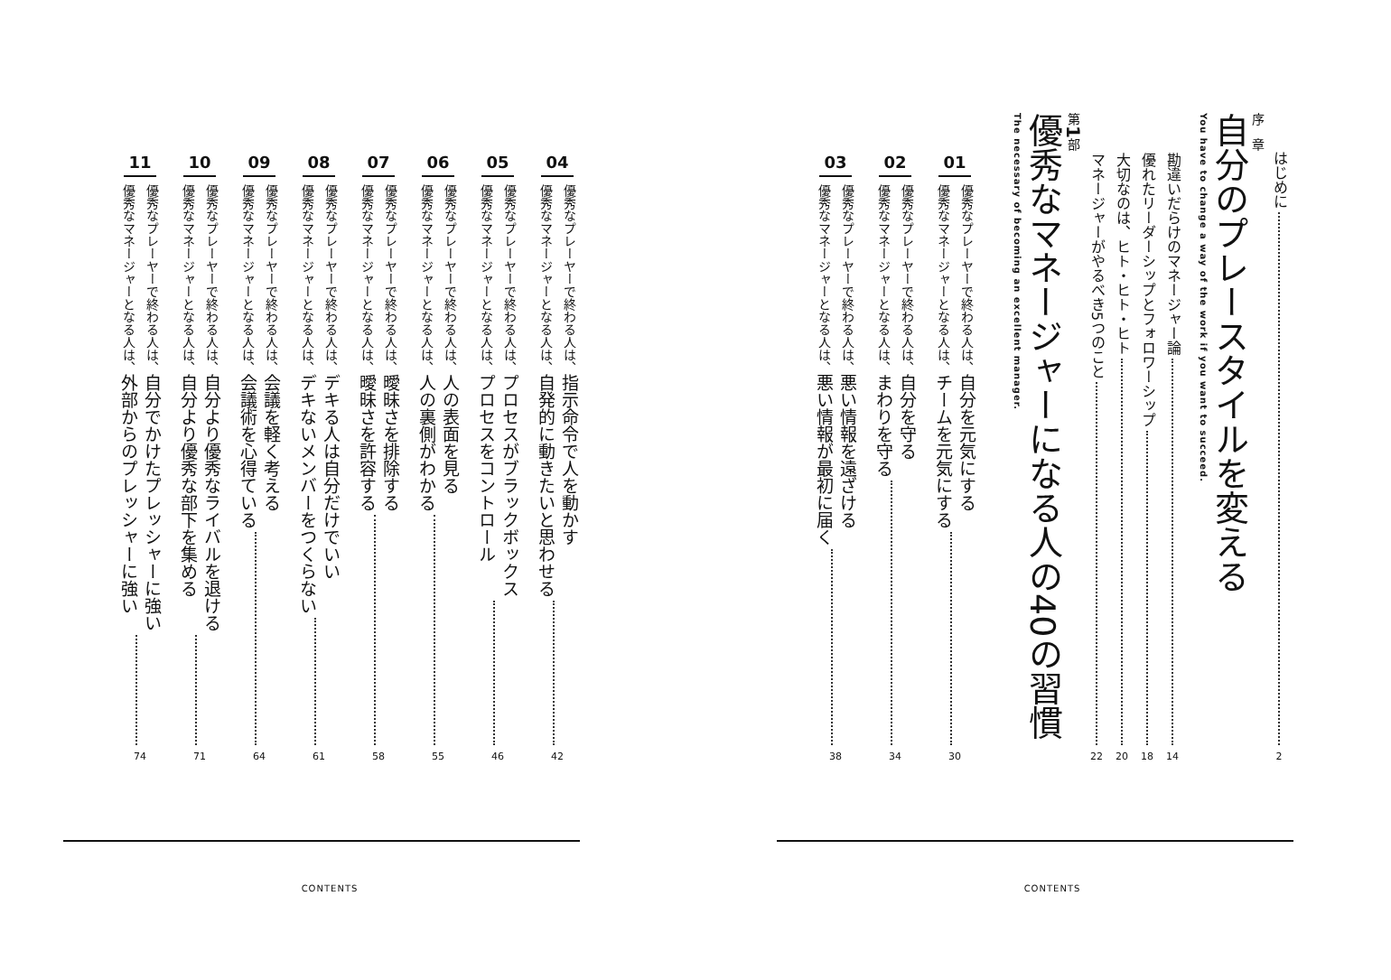はじめに
2
序　章
自分のプレースタイルを変える
You have to change a way of the work if you want to succeed.
勘違いだらけのマネージャー論
14
優れたリーダーシップとフォロワーシップ
18
大切なのは、ヒト・ヒト・ヒト
20
マネージャーがやるべき5つのこと
22
第1部
優秀なマネージャーになる人の40の習慣
The necessary of becoming an excellent manager.
01
優秀なプレーヤーで終わる人は、自分を元気にする
優秀なマネージャーとなる人は、チームを元気にする
30
02
優秀なプレーヤーで終わる人は、自分を守る
優秀なマネージャーとなる人は、まわりを守る
34
03
優秀なプレーヤーで終わる人は、悪い情報を遠ざける
優秀なマネージャーとなる人は、悪い情報が最初に届く
38
CONTENTS
04
優秀なプレーヤーで終わる人は、指示命令で人を動かす
優秀なマネージャーとなる人は、自発的に動きたいと思わせる
42
05
優秀なプレーヤーで終わる人は、プロセスがブラックボックス
優秀なマネージャーとなる人は、プロセスをコントロール
46
06
優秀なプレーヤーで終わる人は、人の表面を見る
優秀なマネージャーとなる人は、人の裏側がわかる
55
07
優秀なプレーヤーで終わる人は、曖昧さを排除する
優秀なマネージャーとなる人は、曖昧さを許容する
58
08
優秀なプレーヤーで終わる人は、デキる人は自分だけでいい
優秀なマネージャーとなる人は、デキないメンバーをつくらない
61
09
優秀なプレーヤーで終わる人は、会議を軽く考える
優秀なマネージャーとなる人は、会議術を心得ている
64
10
優秀なプレーヤーで終わる人は、自分より優秀なライバルを退ける
優秀なマネージャーとなる人は、自分より優秀な部下を集める
71
11
優秀なプレーヤーで終わる人は、自分でかけたプレッシャーに強い
優秀なマネージャーとなる人は、外部からのプレッシャーに強い
74
CONTENTS